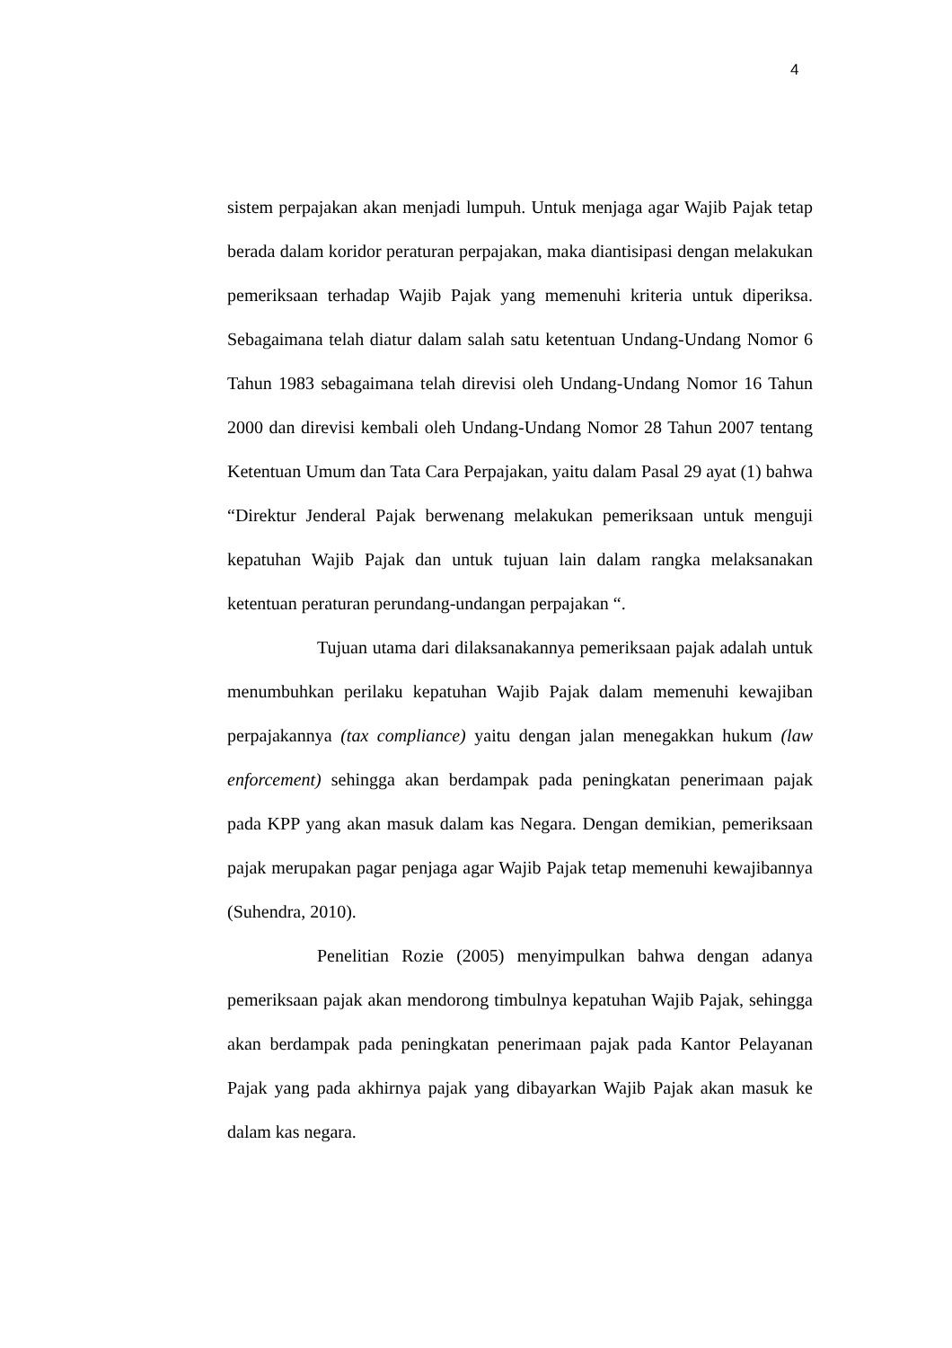4
sistem perpajakan akan menjadi lumpuh. Untuk menjaga agar Wajib Pajak tetap berada dalam koridor peraturan perpajakan, maka diantisipasi dengan melakukan pemeriksaan terhadap Wajib Pajak yang memenuhi kriteria untuk diperiksa. Sebagaimana telah diatur dalam salah satu ketentuan Undang-Undang Nomor 6 Tahun 1983 sebagaimana telah direvisi oleh Undang-Undang Nomor 16 Tahun 2000 dan direvisi kembali oleh Undang-Undang Nomor 28 Tahun 2007 tentang Ketentuan Umum dan Tata Cara Perpajakan, yaitu dalam Pasal 29 ayat (1) bahwa “Direktur Jenderal Pajak berwenang melakukan pemeriksaan untuk menguji kepatuhan Wajib Pajak dan untuk tujuan lain dalam rangka melaksanakan ketentuan peraturan perundang-undangan perpajakan “.
Tujuan utama dari dilaksanakannya pemeriksaan pajak adalah untuk menumbuhkan perilaku kepatuhan Wajib Pajak dalam memenuhi kewajiban perpajakannya (tax compliance) yaitu dengan jalan menegakkan hukum (law enforcement) sehingga akan berdampak pada peningkatan penerimaan pajak pada KPP yang akan masuk dalam kas Negara. Dengan demikian, pemeriksaan pajak merupakan pagar penjaga agar Wajib Pajak tetap memenuhi kewajibannya (Suhendra, 2010).
Penelitian Rozie (2005) menyimpulkan bahwa dengan adanya pemeriksaan pajak akan mendorong timbulnya kepatuhan Wajib Pajak, sehingga akan berdampak pada peningkatan penerimaan pajak pada Kantor Pelayanan Pajak yang pada akhirnya pajak yang dibayarkan Wajib Pajak akan masuk ke dalam kas negara.